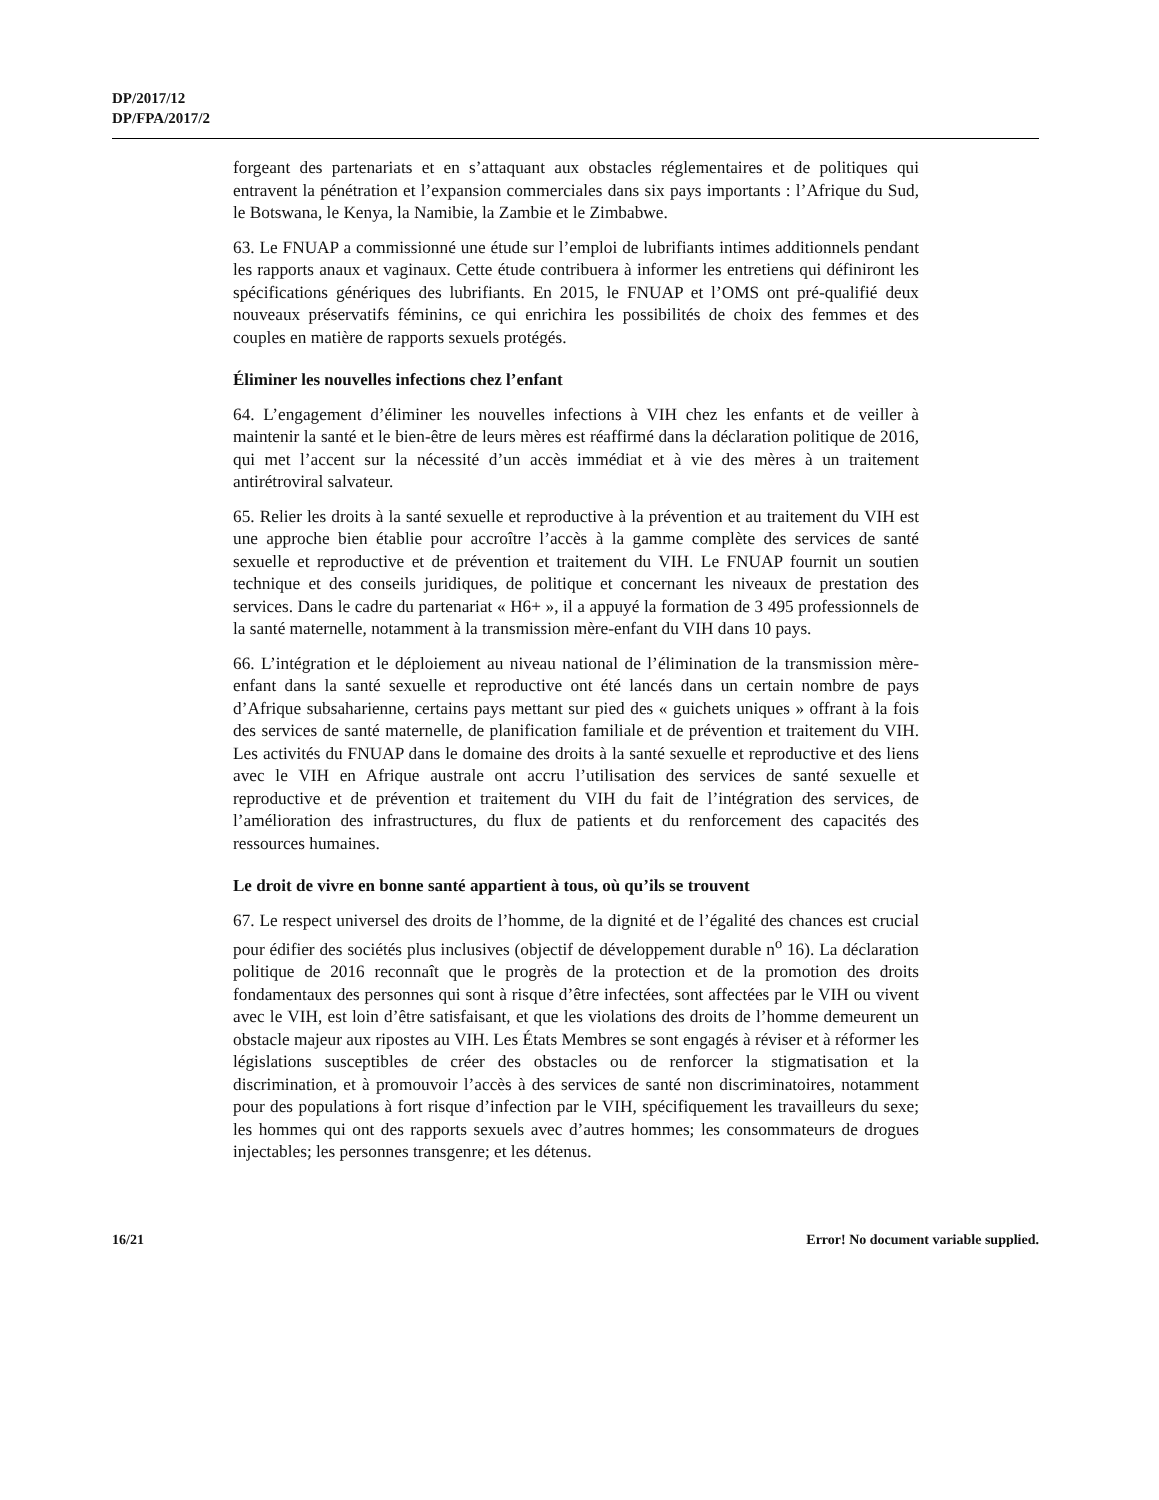DP/2017/12
DP/FPA/2017/2
forgeant des partenariats et en s’attaquant aux obstacles réglementaires et de politiques qui entravent la pénétration et l’expansion commerciales dans six pays importants : l’Afrique du Sud, le Botswana, le Kenya, la Namibie, la Zambie et le Zimbabwe.
63. Le FNUAP a commissionné une étude sur l’emploi de lubrifiants intimes additionnels pendant les rapports anaux et vaginaux. Cette étude contribuera à informer les entretiens qui définiront les spécifications génériques des lubrifiants. En 2015, le FNUAP et l’OMS ont pré-qualifié deux nouveaux préservatifs féminins, ce qui enrichira les possibilités de choix des femmes et des couples en matière de rapports sexuels protégés.
Éliminer les nouvelles infections chez l’enfant
64. L’engagement d’éliminer les nouvelles infections à VIH chez les enfants et de veiller à maintenir la santé et le bien-être de leurs mères est réaffirmé dans la déclaration politique de 2016, qui met l’accent sur la nécessité d’un accès immédiat et à vie des mères à un traitement antirétroviral salvateur.
65. Relier les droits à la santé sexuelle et reproductive à la prévention et au traitement du VIH est une approche bien établie pour accroître l’accès à la gamme complète des services de santé sexuelle et reproductive et de prévention et traitement du VIH. Le FNUAP fournit un soutien technique et des conseils juridiques, de politique et concernant les niveaux de prestation des services. Dans le cadre du partenariat « H6+ », il a appuyé la formation de 3 495 professionnels de la santé maternelle, notamment à la transmission mère-enfant du VIH dans 10 pays.
66. L’intégration et le déploiement au niveau national de l’élimination de la transmission mère-enfant dans la santé sexuelle et reproductive ont été lancés dans un certain nombre de pays d’Afrique subsaharienne, certains pays mettant sur pied des « guichets uniques » offrant à la fois des services de santé maternelle, de planification familiale et de prévention et traitement du VIH. Les activités du FNUAP dans le domaine des droits à la santé sexuelle et reproductive et des liens avec le VIH en Afrique australe ont accru l’utilisation des services de santé sexuelle et reproductive et de prévention et traitement du VIH du fait de l’intégration des services, de l’amélioration des infrastructures, du flux de patients et du renforcement des capacités des ressources humaines.
Le droit de vivre en bonne santé appartient à tous, où qu’ils se trouvent
67. Le respect universel des droits de l’homme, de la dignité et de l’égalité des chances est crucial pour édifier des sociétés plus inclusives (objectif de développement durable n<sup>o</sup> 16). La déclaration politique de 2016 reconnaît que le progrès de la protection et de la promotion des droits fondamentaux des personnes qui sont à risque d’être infectées, sont affectées par le VIH ou vivent avec le VIH, est loin d’être satisfaisant, et que les violations des droits de l’homme demeurent un obstacle majeur aux ripostes au VIH. Les États Membres se sont engagés à réviser et à réformer les législations susceptibles de créer des obstacles ou de renforcer la stigmatisation et la discrimination, et à promouvoir l’accès à des services de santé non discriminatoires, notamment pour des populations à fort risque d’infection par le VIH, spécifiquement les travailleurs du sexe; les hommes qui ont des rapports sexuels avec d’autres hommes; les consommateurs de drogues injectables; les personnes transgenre; et les détenus.
16/21 Error! No document variable supplied.